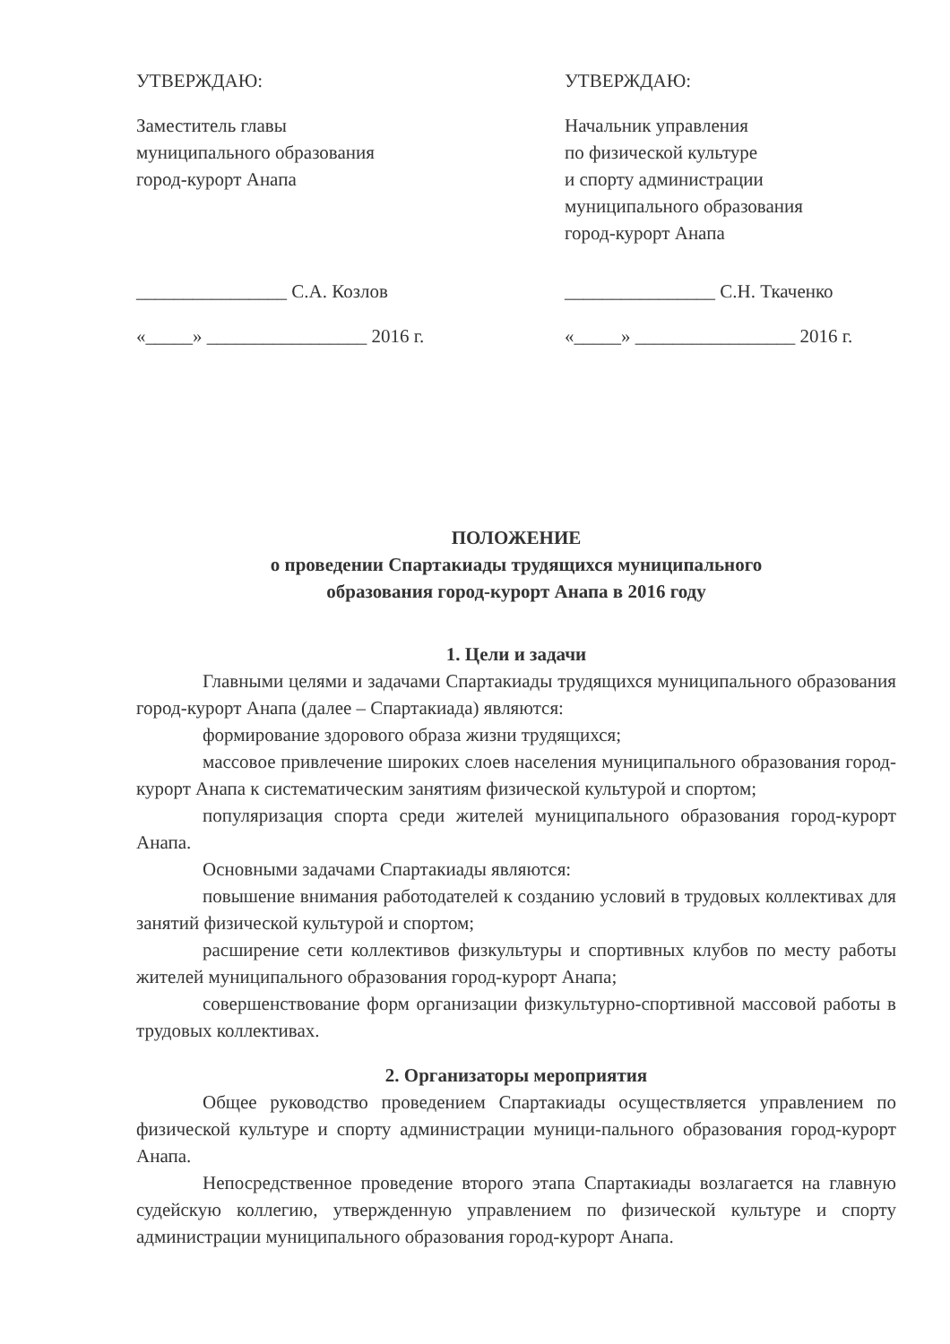УТВЕРЖДАЮ:
Заместитель главы
муниципального образования
город-курорт Анапа
________________ С.А. Козлов
«_____» _________________ 2016 г.
УТВЕРЖДАЮ:
Начальник управления
по физической культуре
и спорту администрации
муниципального образования
город-курорт Анапа
________________ С.Н. Ткаченко
«_____» _________________ 2016 г.
ПОЛОЖЕНИЕ
о проведении Спартакиады трудящихся муниципального
образования город-курорт Анапа в 2016 году
1. Цели и задачи
Главными целями и задачами Спартакиады трудящихся муниципального образования город-курорт Анапа (далее – Спартакиада) являются:
формирование здорового образа жизни трудящихся;
массовое привлечение широких слоев населения муниципального образования город-курорт Анапа к систематическим занятиям физической культурой и спортом;
популяризация спорта среди жителей муниципального образования город-курорт Анапа.
Основными задачами Спартакиады являются:
повышение внимания работодателей к созданию условий в трудовых коллективах для занятий физической культурой и спортом;
расширение сети коллективов физкультуры и спортивных клубов по месту работы жителей муниципального образования город-курорт Анапа;
совершенствование форм организации физкультурно-спортивной массовой работы в трудовых коллективах.
2. Организаторы мероприятия
Общее руководство проведением Спартакиады осуществляется управлением по физической культуре и спорту администрации муници-пального образования город-курорт Анапа.
Непосредственное проведение второго этапа Спартакиады возлагается на главную судейскую коллегию, утвержденную управлением по физической культуре и спорту администрации муниципального образования город-курорт Анапа.